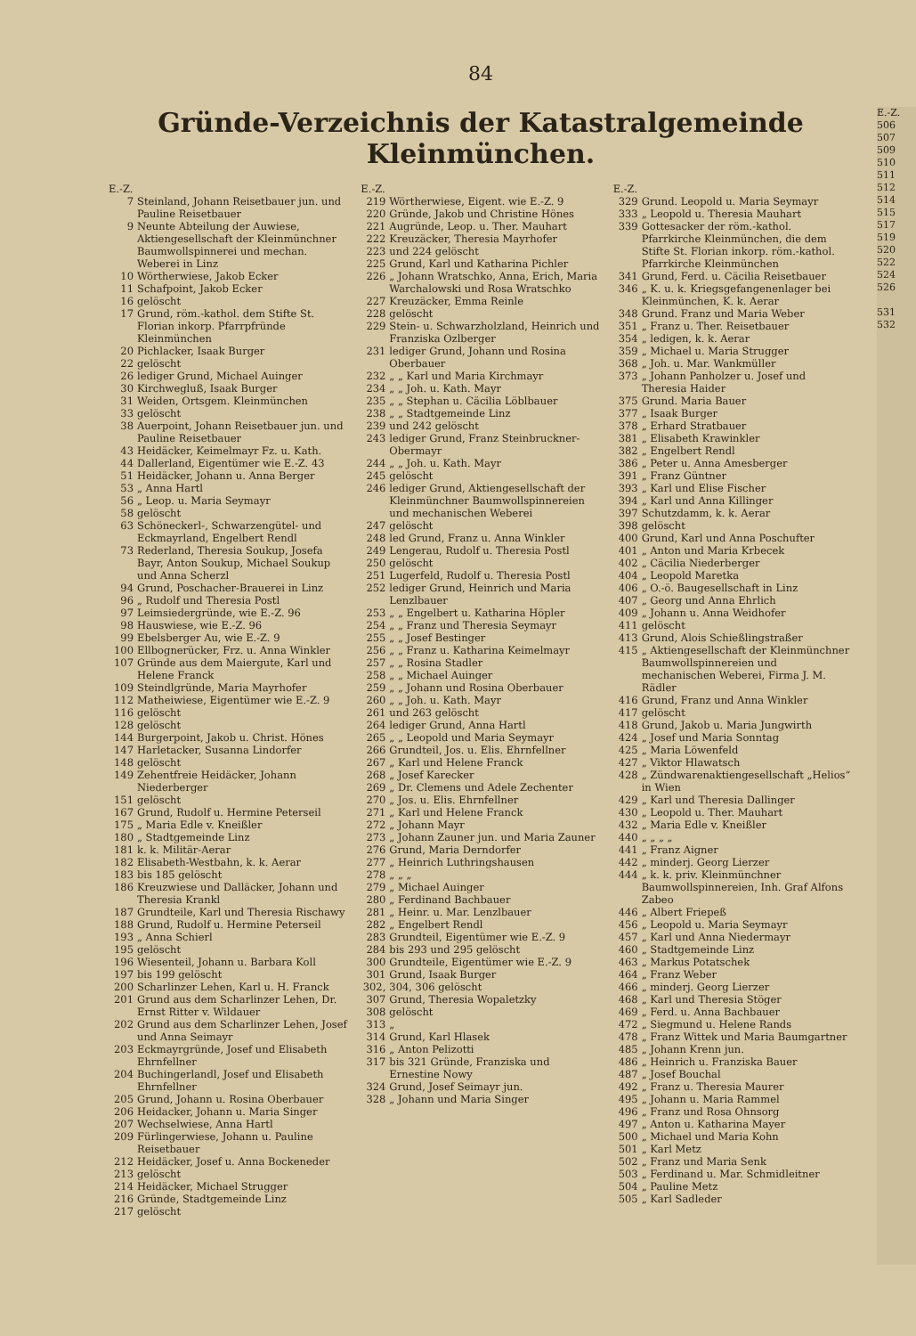84
Gründe-Verzeichnis der Katastralgemeinde Kleinmünchen.
| E.-Z. | |
| 7 | Steinland, Johann Reisetbauer jun. und Pauline Reisetbauer |
| 9 | Neunte Abteilung der Auwiese, Aktiengesellschaft der Kleinmünchner Baumwollspinnerei und mechan. Weberei in Linz |
| 10 | Wörtherwiese, Jakob Ecker |
| 11 | Schafpoint, Jakob Ecker |
| 16 | gelöscht |
| 17 | Grund, röm.-kathol. dem Stifte St. Florian inkorp. Pfarrpfründe Kleinmünchen |
| 20 | Pichlacker, Isaak Burger |
| 22 | gelöscht |
| 26 | lediger Grund, Michael Auinger |
| 30 | Kirchwegluß, Isaak Burger |
| 31 | Weiden, Ortsgem. Kleinmünchen |
| 33 | gelöscht |
| 38 | Auerpoint, Johann Reisetbauer jun. und Pauline Reisetbauer |
| 43 | Heidäcker, Keimelmayr Fz. u. Kath. |
| 44 | Dallerland, Eigentümer wie E.-Z. 43 |
| 51 | Heidäcker, Johann u. Anna Berger |
| 53 | „ Anna Hartl |
| 56 | „ Leop. u. Maria Seymayr |
| 58 | gelöscht |
| 63 | Schöneckerl-, Schwarzengütel- und Eckmayrland, Engelbert Rendl |
| 73 | Rederland, Theresia Soukup, Josefa Bayr, Anton Soukup, Michael Soukup und Anna Scherzl |
| 94 | Grund, Poschacher-Brauerei in Linz |
| 96 | „ Rudolf und Theresia Postl |
| 97 | Leimsiedergründe, wie E.-Z. 96 |
| 98 | Hauswiese, wie E.-Z. 96 |
| 99 | Ebelsberger Au, wie E.-Z. 9 |
| 100 | Ellbognerücker, Frz. u. Anna Winkler |
| 107 | Gründe aus dem Maiergute, Karl und Helene Franck |
| 109 | Steindlgründe, Maria Mayrhofer |
| 112 | Matheiwiese, Eigentümer wie E.-Z. 9 |
| 116 | gelöscht |
| 128 | gelöscht |
| 144 | Burgerpoint, Jakob u. Christ. Hönes |
| 147 | Harletacker, Susanna Lindorfer |
| 148 | gelöscht |
| 149 | Zehentfreie Heidäcker, Johann Niederberger |
| 151 | gelöscht |
| 167 | Grund, Rudolf u. Hermine Peterseil |
| 175 | „ Maria Edle v. Kneißler |
| 180 | „ Stadtgemeinde Linz |
| 181 | k. k. Militär-Aerar |
| 182 | Elisabeth-Westbahn, k. k. Aerar |
| 183 | bis 185 gelöscht |
| 186 | Kreuzwiese und Dalläcker, Johann und Theresia Krankl |
| 187 | Grundteile, Karl und Theresia Rischawy |
| 188 | Grund, Rudolf u. Hermine Peterseil |
| 193 | „ Anna Schierl |
| 195 | gelöscht |
| 196 | Wiesenteil, Johann u. Barbara Koll |
| 197 | bis 199 gelöscht |
| 200 | Scharlinzer Lehen, Karl u. H. Franck |
| 201 | Grund aus dem Scharlinzer Lehen, Dr. Ernst Ritter v. Wildauer |
| 202 | Grund aus dem Scharlinzer Lehen, Josef und Anna Seimayr |
| 203 | Eckmayrgründe, Josef und Elisabeth Ehrnfellner |
| 204 | Buchingerlandl, Josef und Elisabeth Ehrnfellner |
| 205 | Grund, Johann u. Rosina Oberbauer |
| 206 | Heidacker, Johann u. Maria Singer |
| 207 | Wechselwiese, Anna Hartl |
| 209 | Fürlingerwiese, Johann u. Pauline Reisetbauer |
| 212 | Heidäcker, Josef u. Anna Bockeneder |
| 213 | gelöscht |
| 214 | Heidäcker, Michael Strugger |
| 216 | Gründe, Stadtgemeinde Linz |
| 217 | gelöscht |
| E.-Z. | |
| 219 | Wörtherwiese, Eigent. wie E.-Z. 9 |
| 220 | Gründe, Jakob und Christine Hönes |
| 221 | Augründe, Leop. u. Ther. Mauhart |
| 222 | Kreuzäcker, Theresia Mayrhofer |
| 223 | und 224 gelöscht |
| 225 | Grund, Karl und Katharina Pichler |
| 226 | „ Johann Wratschko, Anna, Erich, Maria Warchalowski und Rosa Wratschko |
| 227 | Kreuzäcker, Emma Reinle |
| 228 | gelöscht |
| 229 | Stein- u. Schwarzholzland, Heinrich und Franziska Ozlberger |
| 231 | lediger Grund, Johann und Rosina Oberbauer |
| 232 | „ „ Karl und Maria Kirchmayr |
| 234 | „ „ Joh. u. Kath. Mayr |
| 235 | „ „ Stephan u. Cäcilia Löblbauer |
| 238 | „ „ Stadtgemeinde Linz |
| 239 | und 242 gelöscht |
| 243 | lediger Grund, Franz Steinbruckner-Obermayr |
| 244 | „ „ Joh. u. Kath. Mayr |
| 245 | gelöscht |
| 246 | lediger Grund, Aktiengesellschaft der Kleinmünchner Baumwollspinnereien und mechanischen Weberei |
| 247 | gelöscht |
| 248 | led Grund, Franz u. Anna Winkler |
| 249 | Lengerau, Rudolf u. Theresia Postl |
| 250 | gelöscht |
| 251 | Lugerfeld, Rudolf u. Theresia Postl |
| 252 | lediger Grund, Heinrich und Maria Lenzlbauer |
| 253 | „ „ Engelbert u. Katharina Höpler |
| 254 | „ „ Franz und Theresia Seymayr |
| 255 | „ „ Josef Bestinger |
| 256 | „ „ Franz u. Katharina Keimelmayr |
| 257 | „ „ Rosina Stadler |
| 258 | „ „ Michael Auinger |
| 259 | „ „ Johann und Rosina Oberbauer |
| 260 | „ „ Joh. u. Kath. Mayr |
| 261 | und 263 gelöscht |
| 264 | lediger Grund, Anna Hartl |
| 265 | „ „ Leopold und Maria Seymayr |
| 266 | Grundteil, Jos. u. Elis. Ehrnfellner |
| 267 | „ Karl und Helene Franck |
| 268 | „ Josef Karecker |
| 269 | „ Dr. Clemens und Adele Zechenter |
| 270 | „ Jos. u. Elis. Ehrnfellner |
| 271 | „ Karl und Helene Franck |
| 272 | „ Johann Mayr |
| 273 | „ Johann Zauner jun. und Maria Zauner |
| 276 | Grund, Maria Derndorfer |
| 277 | „ Heinrich Luthringshausen |
| 278 | „ „ „ |
| 279 | „ Michael Auinger |
| 280 | „ Ferdinand Bachbauer |
| 281 | „ Heinr. u. Mar. Lenzlbauer |
| 282 | „ Engelbert Rendl |
| 283 | Grundteil, Eigentümer wie E.-Z. 9 |
| 284 | bis 293 und 295 gelöscht |
| 300 | Grundteile, Eigentümer wie E.-Z. 9 |
| 301 | Grund, Isaak Burger |
| 302, | 304, 306 gelöscht |
| 307 | Grund, Theresia Wopaletzky |
| 308 | gelöscht |
| 313 | „ |
| 314 | Grund, Karl Hlasek |
| 316 | „ Anton Pelizotti |
| 317 | bis 321 Gründe, Franziska und Ernestine Nowy |
| 324 | Grund, Josef Seimayr jun. |
| 328 | „ Johann und Maria Singer |
| E.-Z. | |
| 329 | Grund. Leopold u. Maria Seymayr |
| 333 | „ Leopold u. Theresia Mauhart |
| 339 | Gottesacker der röm.-kathol. Pfarrkirche Kleinmünchen, die dem Stifte St. Florian inkorp. röm.-kathol. Pfarrkirche Kleinmünchen |
| 341 | Grund, Ferd. u. Cäcilia Reisetbauer |
| 346 | „ K. u. k. Kriegsgefangenenlager bei Kleinmünchen, K. k. Aerar |
| 348 | Grund. Franz und Maria Weber |
| 351 | „ Franz u. Ther. Reisetbauer |
| 354 | „ ledigen, k. k. Aerar |
| 359 | „ Michael u. Maria Strugger |
| 368 | „ Joh. u. Mar. Wankmüller |
| 373 | „ Johann Panholzer u. Josef und Theresia Haider |
| 375 | Grund. Maria Bauer |
| 377 | „ Isaak Burger |
| 378 | „ Erhard Stratbauer |
| 381 | „ Elisabeth Krawinkler |
| 382 | „ Engelbert Rendl |
| 386 | „ Peter u. Anna Amesberger |
| 391 | „ Franz Güntner |
| 393 | „ Karl und Elise Fischer |
| 394 | „ Karl und Anna Killinger |
| 397 | Schutzdamm, k. k. Aerar |
| 398 | gelöscht |
| 400 | Grund, Karl und Anna Poschufter |
| 401 | „ Anton und Maria Krbecek |
| 402 | „ Cäcilia Niederberger |
| 404 | „ Leopold Maretka |
| 406 | „ O.-ö. Baugesellschaft in Linz |
| 407 | „ Georg und Anna Ehrlich |
| 409 | „ Johann u. Anna Weidhofer |
| 411 | gelöscht |
| 413 | Grund, Alois Schießlingstraßer |
| 415 | „ Aktiengesellschaft der Kleinmünchner Baumwollspinnereien und mechanischen Weberei, Firma J. M. Rädler |
| 416 | Grund, Franz und Anna Winkler |
| 417 | gelöscht |
| 418 | Grund, Jakob u. Maria Jungwirth |
| 424 | „ Josef und Maria Sonntag |
| 425 | „ Maria Löwenfeld |
| 427 | „ Viktor Hlawatsch |
| 428 | „ Zündwarenaktiengesellschaft „Helios“ in Wien |
| 429 | „ Karl und Theresia Dallinger |
| 430 | „ Leopold u. Ther. Mauhart |
| 432 | „ Maria Edle v. Kneißler |
| 440 | „ „ „ „ |
| 441 | „ Franz Aigner |
| 442 | „ minderj. Georg Lierzer |
| 444 | „ k. k. priv. Kleinmünchner Baumwollspinnereien, Inh. Graf Alfons Zabeo |
| 446 | „ Albert Friepeß |
| 456 | „ Leopold u. Maria Seymayr |
| 457 | „ Karl und Anna Niedermayr |
| 460 | „ Stadtgemeinde Linz |
| 463 | „ Markus Potatschek |
| 464 | „ Franz Weber |
| 466 | „ minderj. Georg Lierzer |
| 468 | „ Karl und Theresia Stöger |
| 469 | „ Ferd. u. Anna Bachbauer |
| 472 | „ Siegmund u. Helene Rands |
| 478 | „ Franz Wittek und Maria Baumgartner |
| 485 | „ Johann Krenn jun. |
| 486 | „ Heinrich u. Franziska Bauer |
| 487 | „ Josef Bouchal |
| 492 | „ Franz u. Theresia Maurer |
| 495 | „ Johann u. Maria Rammel |
| 496 | „ Franz und Rosa Ohnsorg |
| 497 | „ Anton u. Katharina Mayer |
| 500 | „ Michael und Maria Kohn |
| 501 | „ Karl Metz |
| 502 | „ Franz und Maria Senk |
| 503 | „ Ferdinand u. Mar. Schmidleitner |
| 504 | „ Pauline Metz |
| 505 | „ Karl Sadleder |
E.-Z.
506
507
509
510
511
512
514
515
517
519
520
522
524
526
531
532